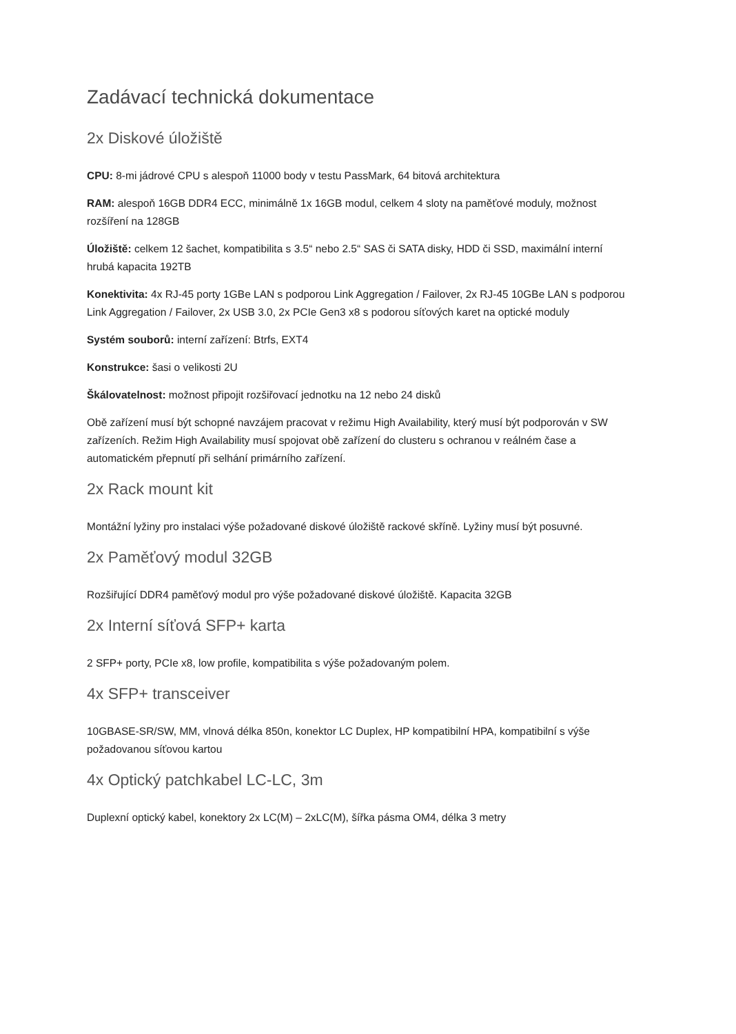Zadávací technická dokumentace
2x Diskové úložiště
CPU: 8-mi jádrové CPU s alespoň 11000 body v testu PassMark, 64 bitová architektura
RAM: alespoň 16GB DDR4 ECC, minimálně 1x 16GB modul, celkem 4 sloty na paměťové moduly, možnost rozšíření na 128GB
Úložiště: celkem 12 šachet, kompatibilita s 3.5“ nebo 2.5“ SAS či SATA disky, HDD či SSD, maximální interní hrubá kapacita 192TB
Konektivita: 4x RJ-45 porty 1GBe LAN s podporou Link Aggregation / Failover, 2x RJ-45 10GBe LAN s podporou Link Aggregation / Failover, 2x USB 3.0, 2x PCIe Gen3 x8 s podorou síťových karet na optické moduly
Systém souborů: interní zařízení: Btrfs, EXT4
Konstrukce: šasi o velikosti 2U
Škálovatelnost: možnost připojit rozšiřovací jednotku na 12 nebo 24 disků
Obě zařízení musí být schopné navzájem pracovat v režimu High Availability, který musí být podporován v SW zařízeních. Režim High Availability musí spojovat obě zařízení do clusteru s ochranou v reálném čase a automatickém přepnutí při selhání primárního zařízení.
2x Rack mount kit
Montážní lyžiny pro instalaci výše požadované diskové úložiště rackové skříně. Lyžiny musí být posuvné.
2x Paměťový modul 32GB
Rozšiřující DDR4 paměťový modul pro výše požadované diskové úložiště. Kapacita 32GB
2x Interní síťová SFP+ karta
2 SFP+ porty, PCIe x8, low profile, kompatibilita s výše požadovaným polem.
4x SFP+ transceiver
10GBASE-SR/SW, MM, vlnová délka 850n, konektor LC Duplex, HP kompatibilní HPA, kompatibilní s výše požadovanou síťovou kartou
4x Optický patchkabel LC-LC, 3m
Duplexní optický kabel, konektory 2x LC(M) – 2xLC(M), šířka pásma OM4, délka 3 metry